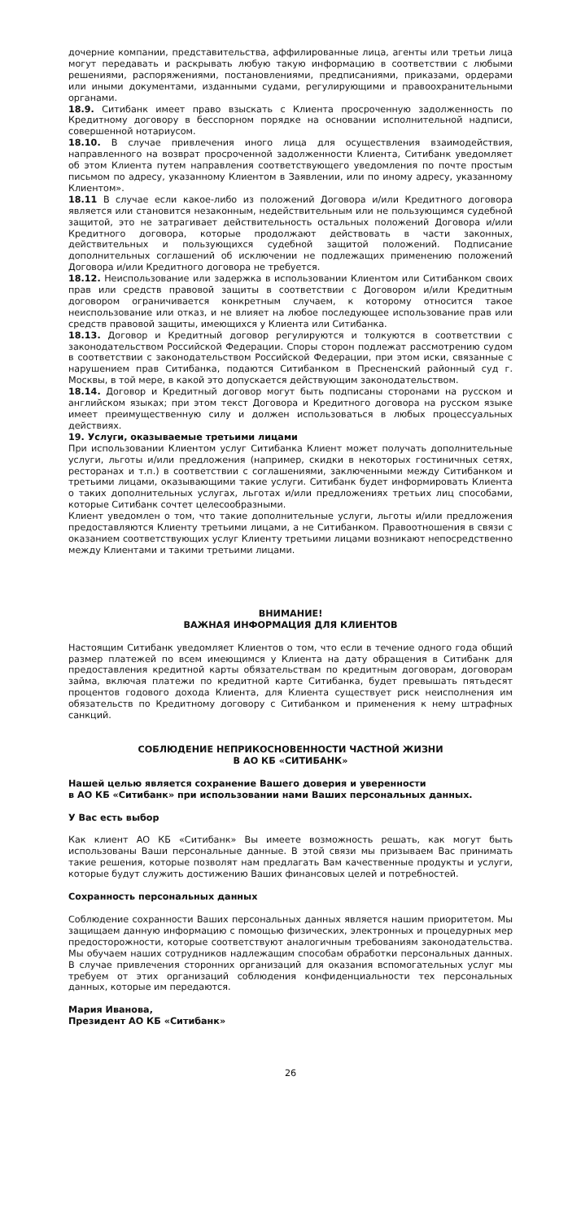дочерние компании, представительства, аффилированные лица, агенты или третьи лица могут передавать и раскрывать любую такую информацию в соответствии с любыми решениями, распоряжениями, постановлениями, предписаниями, приказами, ордерами или иными документами, изданными судами, регулирующими и правоохранительными органами.
18.9. Ситибанк имеет право взыскать с Клиента просроченную задолженность по Кредитному договору в бесспорном порядке на основании исполнительной надписи, совершенной нотариусом.
18.10. В случае привлечения иного лица для осуществления взаимодействия, направленного на возврат просроченной задолженности Клиента, Ситибанк уведомляет об этом Клиента путем направления соответствующего уведомления по почте простым письмом по адресу, указанному Клиентом в Заявлении, или по иному адресу, указанному Клиентом».
18.11 В случае если какое-либо из положений Договора и/или Кредитного договора является или становится незаконным, недействительным или не пользующимся судебной защитой, это не затрагивает действительность остальных положений Договора и/или Кредитного договора, которые продолжают действовать в части законных, действительных и пользующихся судебной защитой положений. Подписание дополнительных соглашений об исключении не подлежащих применению положений Договора и/или Кредитного договора не требуется.
18.12. Неиспользование или задержка в использовании Клиентом или Ситибанком своих прав или средств правовой защиты в соответствии с Договором и/или Кредитным договором ограничивается конкретным случаем, к которому относится такое неиспользование или отказ, и не влияет на любое последующее использование прав или средств правовой защиты, имеющихся у Клиента или Ситибанка.
18.13. Договор и Кредитный договор регулируются и толкуются в соответствии с законодательством Российской Федерации. Споры сторон подлежат рассмотрению судом в соответствии с законодательством Российской Федерации, при этом иски, связанные с нарушением прав Ситибанка, подаются Ситибанком в Пресненский районный суд г. Москвы, в той мере, в какой это допускается действующим законодательством.
18.14. Договор и Кредитный договор могут быть подписаны сторонами на русском и английском языках; при этом текст Договора и Кредитного договора на русском языке имеет преимущественную силу и должен использоваться в любых процессуальных действиях.
19. Услуги, оказываемые третьими лицами
При использовании Клиентом услуг Ситибанка Клиент может получать дополнительные услуги, льготы и/или предложения (например, скидки в некоторых гостиничных сетях, ресторанах и т.п.) в соответствии с соглашениями, заключенными между Ситибанком и третьими лицами, оказывающими такие услуги. Ситибанк будет информировать Клиента о таких дополнительных услугах, льготах и/или предложениях третьих лиц способами, которые Ситибанк сочтет целесообразными.
Клиент уведомлен о том, что такие дополнительные услуги, льготы и/или предложения предоставляются Клиенту третьими лицами, а не Ситибанком. Правоотношения в связи с оказанием соответствующих услуг Клиенту третьими лицами возникают непосредственно между Клиентами и такими третьими лицами.
ВНИМАНИЕ!
ВАЖНАЯ ИНФОРМАЦИЯ ДЛЯ КЛИЕНТОВ
Настоящим Ситибанк уведомляет Клиентов о том, что если в течение одного года общий размер платежей по всем имеющимся у Клиента на дату обращения в Ситибанк для предоставления кредитной карты обязательствам по кредитным договорам, договорам займа, включая платежи по кредитной карте Ситибанка, будет превышать пятьдесят процентов годового дохода Клиента, для Клиента существует риск неисполнения им обязательств по Кредитному договору с Ситибанком и применения к нему штрафных санкций.
СОБЛЮДЕНИЕ НЕПРИКОСНОВЕННОСТИ ЧАСТНОЙ ЖИЗНИ
В АО КБ «СИТИБАНК»
Нашей целью является сохранение Вашего доверия и уверенности
в АО КБ «Ситибанк» при использовании нами Ваших персональных данных.
У Вас есть выбор
Как клиент АО КБ «Ситибанк» Вы имеете возможность решать, как могут быть использованы Ваши персональные данные. В этой связи мы призываем Вас принимать такие решения, которые позволят нам предлагать Вам качественные продукты и услуги, которые будут служить достижению Ваших финансовых целей и потребностей.
Сохранность персональных данных
Соблюдение сохранности Ваших персональных данных является нашим приоритетом. Мы защищаем данную информацию с помощью физических, электронных и процедурных мер предосторожности, которые соответствуют аналогичным требованиям законодательства. Мы обучаем наших сотрудников надлежащим способам обработки персональных данных. В случае привлечения сторонних организаций для оказания вспомогательных услуг мы требуем от этих организаций соблюдения конфиденциальности тех персональных данных, которые им передаются.
Мария Иванова,
Президент АО КБ «Ситибанк»
26